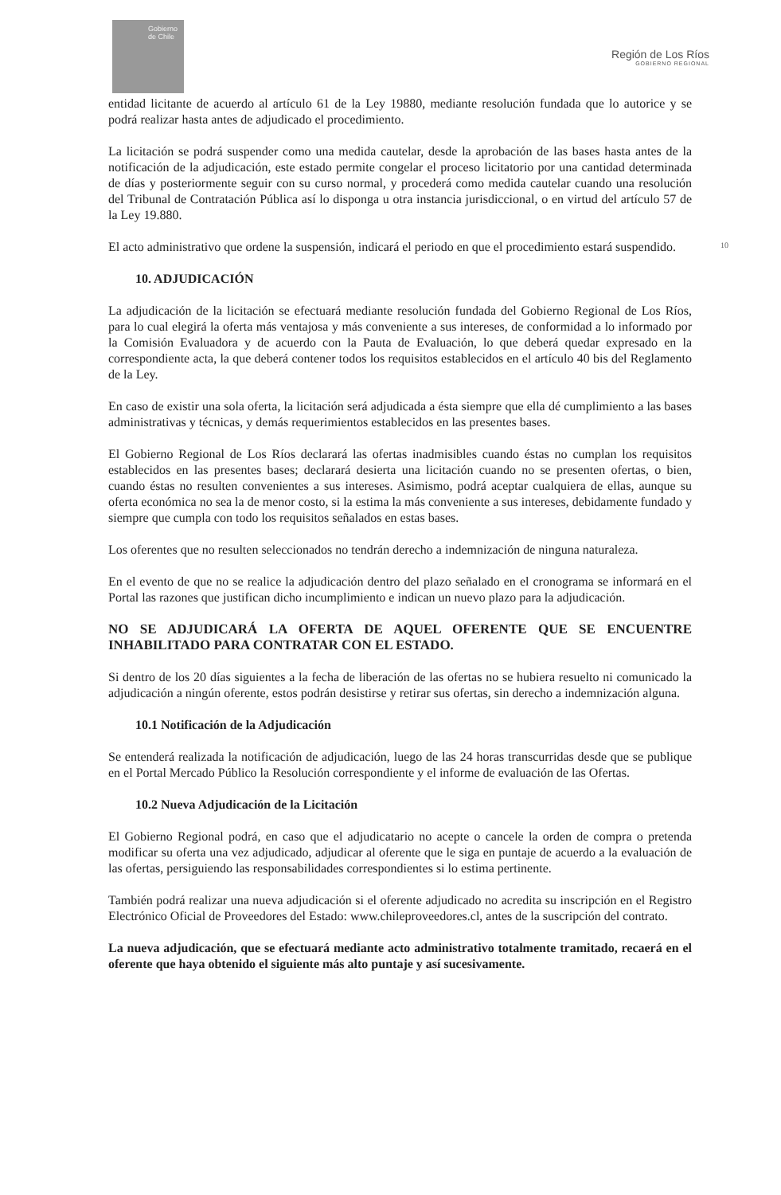Gobierno de Chile
Región de Los Ríos
GOBIERNO REGIONAL
10
entidad licitante de acuerdo al artículo 61 de la Ley 19880, mediante resolución fundada que lo autorice y se podrá realizar hasta antes de adjudicado el procedimiento.
La licitación se podrá suspender como una medida cautelar, desde la aprobación de las bases hasta antes de la notificación de la adjudicación, este estado permite congelar el proceso licitatorio por una cantidad determinada de días y posteriormente seguir con su curso normal, y procederá como medida cautelar cuando una resolución del Tribunal de Contratación Pública así lo disponga u otra instancia jurisdiccional, o en virtud del artículo 57 de la Ley 19.880.
El acto administrativo que ordene la suspensión, indicará el periodo en que el procedimiento estará suspendido.
10. ADJUDICACIÓN
La adjudicación de la licitación se efectuará mediante resolución fundada del Gobierno Regional de Los Ríos, para lo cual elegirá la oferta más ventajosa y más conveniente a sus intereses, de conformidad a lo informado por la Comisión Evaluadora y de acuerdo con la Pauta de Evaluación, lo que deberá quedar expresado en la correspondiente acta, la que deberá contener todos los requisitos establecidos en el artículo 40 bis del Reglamento de la Ley.
En caso de existir una sola oferta, la licitación será adjudicada a ésta siempre que ella dé cumplimiento a las bases administrativas y técnicas, y demás requerimientos establecidos en las presentes bases.
El Gobierno Regional de Los Ríos declarará las ofertas inadmisibles cuando éstas no cumplan los requisitos establecidos en las presentes bases; declarará desierta una licitación cuando no se presenten ofertas, o bien, cuando éstas no resulten convenientes a sus intereses. Asimismo, podrá aceptar cualquiera de ellas, aunque su oferta económica no sea la de menor costo, si la estima la más conveniente a sus intereses, debidamente fundado y siempre que cumpla con todo los requisitos señalados en estas bases.
Los oferentes que no resulten seleccionados no tendrán derecho a indemnización de ninguna naturaleza.
En el evento de que no se realice la adjudicación dentro del plazo señalado en el cronograma se informará en el Portal las razones que justifican dicho incumplimiento e indican un nuevo plazo para la adjudicación.
NO SE ADJUDICARÁ LA OFERTA DE AQUEL OFERENTE QUE SE ENCUENTRE INHABILITADO PARA CONTRATAR CON EL ESTADO.
Si dentro de los 20 días siguientes a la fecha de liberación de las ofertas no se hubiera resuelto ni comunicado la adjudicación a ningún oferente, estos podrán desistirse y retirar sus ofertas, sin derecho a indemnización alguna.
10.1 Notificación de la Adjudicación
Se entenderá realizada la notificación de adjudicación, luego de las 24 horas transcurridas desde que se publique en el Portal Mercado Público la Resolución correspondiente y el informe de evaluación de las Ofertas.
10.2 Nueva Adjudicación de la Licitación
El Gobierno Regional podrá, en caso que el adjudicatario no acepte o cancele la orden de compra o pretenda modificar su oferta una vez adjudicado, adjudicar al oferente que le siga en puntaje de acuerdo a la evaluación de las ofertas, persiguiendo las responsabilidades correspondientes si lo estima pertinente.
También podrá realizar una nueva adjudicación si el oferente adjudicado no acredita su inscripción en el Registro Electrónico Oficial de Proveedores del Estado: www.chileproveedores.cl, antes de la suscripción del contrato.
La nueva adjudicación, que se efectuará mediante acto administrativo totalmente tramitado, recaerá en el oferente que haya obtenido el siguiente más alto puntaje y así sucesivamente.